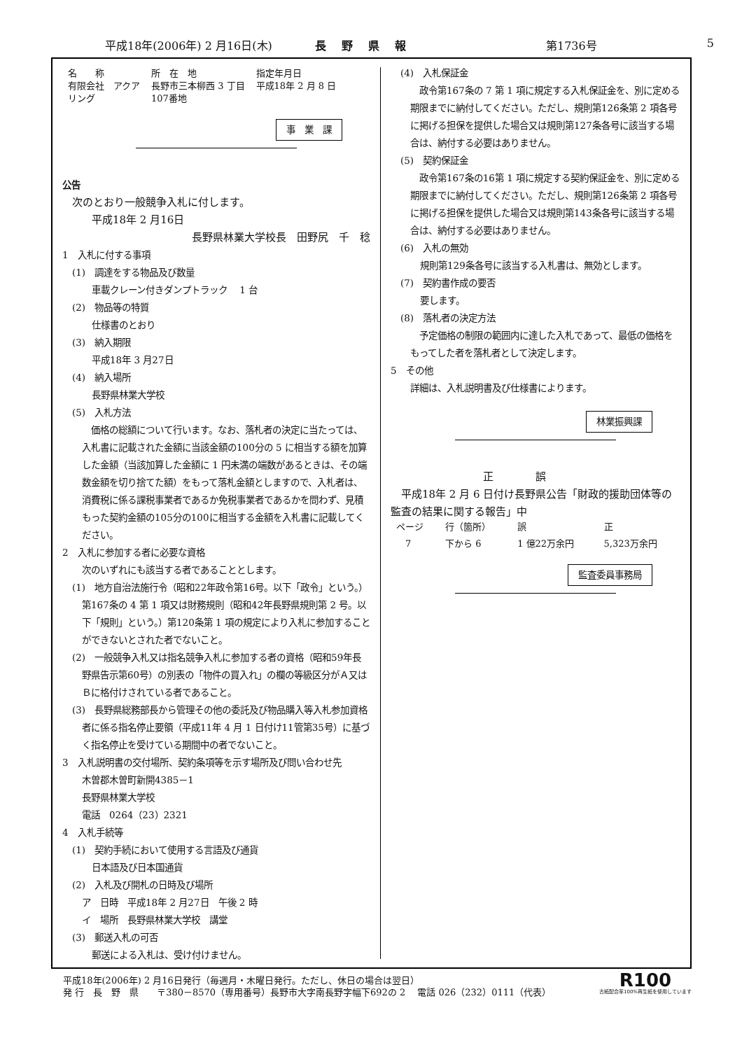平成18年(2006年) 2 月16日(木) 長野県報 第1736号 5
| 名 称 | 所 在 地 | 指定年月日 |
| --- | --- | --- |
| 有限会社 アクア リング | 長野市三本柳西 3 丁目 107番地 | 平成18年 2 月 8 日 |
事　業　課
公告
次のとおり一般競争入札に付します。
平成18年 2 月16日
長野県林業大学校長　田野尻　千　稔
1　入札に付する事項
(1)　調達をする物品及び数量
車載クレーン付きダンプトラック　 1 台
(2)　物品等の特質
仕様書のとおり
(3)　納入期限
平成18年 3 月27日
(4)　納入場所
長野県林業大学校
(5)　入札方法
　価格の総額について行います。なお、落札者の決定に当たっては、入札書に記載された金額に当該金額の100分の 5 に相当する額を加算した金額（当該加算した金額に 1 円未満の端数があるときは、その端数金額を切り捨てた額）をもって落札金額としますので、入札者は、消費税に係る課税事業者であるか免税事業者であるかを問わず、見積もった契約金額の105分の100に相当する金額を入札書に記載してください。
2　入札に参加する者に必要な資格
次のいずれにも該当する者であることとします。
(1)　地方自治法施行令（昭和22年政令第16号。以下「政令」という。）第167条の 4 第 1 項又は財務規則（昭和42年長野県規則第 2 号。以下「規則」という。）第120条第 1 項の規定により入札に参加することができないとされた者でないこと。
(2)　一般競争入札又は指名競争入札に参加する者の資格（昭和59年長野県告示第60号）の別表の「物件の買入れ」の欄の等級区分がＡ又はＢに格付けされている者であること。
(3)　長野県総務部長から管理その他の委託及び物品購入等入札参加資格者に係る指名停止要領（平成11年 4 月 1 日付け11管第35号）に基づく指名停止を受けている期間中の者でないこと。
3　入札説明書の交付場所、契約条項等を示す場所及び問い合わせ先
木曽郡木曽町新開4385－1
長野県林業大学校
電話　0264（23）2321
4　入札手続等
(1)　契約手続において使用する言語及び通貨
日本語及び日本国通貨
(2)　入札及び開札の日時及び場所
ア　日時　平成18年 2 月27日　午後 2 時
イ　場所　長野県林業大学校　講堂
(3)　郵送入札の可否
郵送による入札は、受け付けません。
(4)　入札保証金
　政令第167条の 7 第 1 項に規定する入札保証金を、別に定める期限までに納付してください。ただし、規則第126条第 2 項各号に掲げる担保を提供した場合又は規則第127条各号に該当する場合は、納付する必要はありません。
(5)　契約保証金
　政令第167条の16第 1 項に規定する契約保証金を、別に定める期限までに納付してください。ただし、規則第126条第 2 項各号に掲げる担保を提供した場合又は規則第143条各号に該当する場合は、納付する必要はありません。
(6)　入札の無効
規則第129条各号に該当する入札書は、無効とします。
(7)　契約書作成の要否
要します。
(8)　落札者の決定方法
　予定価格の制限の範囲内に達した入札であって、最低の価格をもってした者を落札者として決定します。
5　その他
詳細は、入札説明書及び仕様書によります。
林業振興課
正誤
　平成18年 2 月 6 日付け長野県公告「財政的援助団体等の監査の結果に関する報告」中
| ページ | 行（箇所） | 誤 | 正 |
| --- | --- | --- | --- |
| 7 | 下から 6 | 1 億22万余円 | 5,323万余円 |
監査委員事務局
平成18年(2006年) 2 月16日発行（毎週月・木曜日発行。ただし、休日の場合は翌日）
発 行　長　野　県　　〒380－8570（専用番号）長野市大字南長野字幅下692の 2　 電話 026（232）0111（代表）
R100
古紙配合率100%再生紙を使用しています